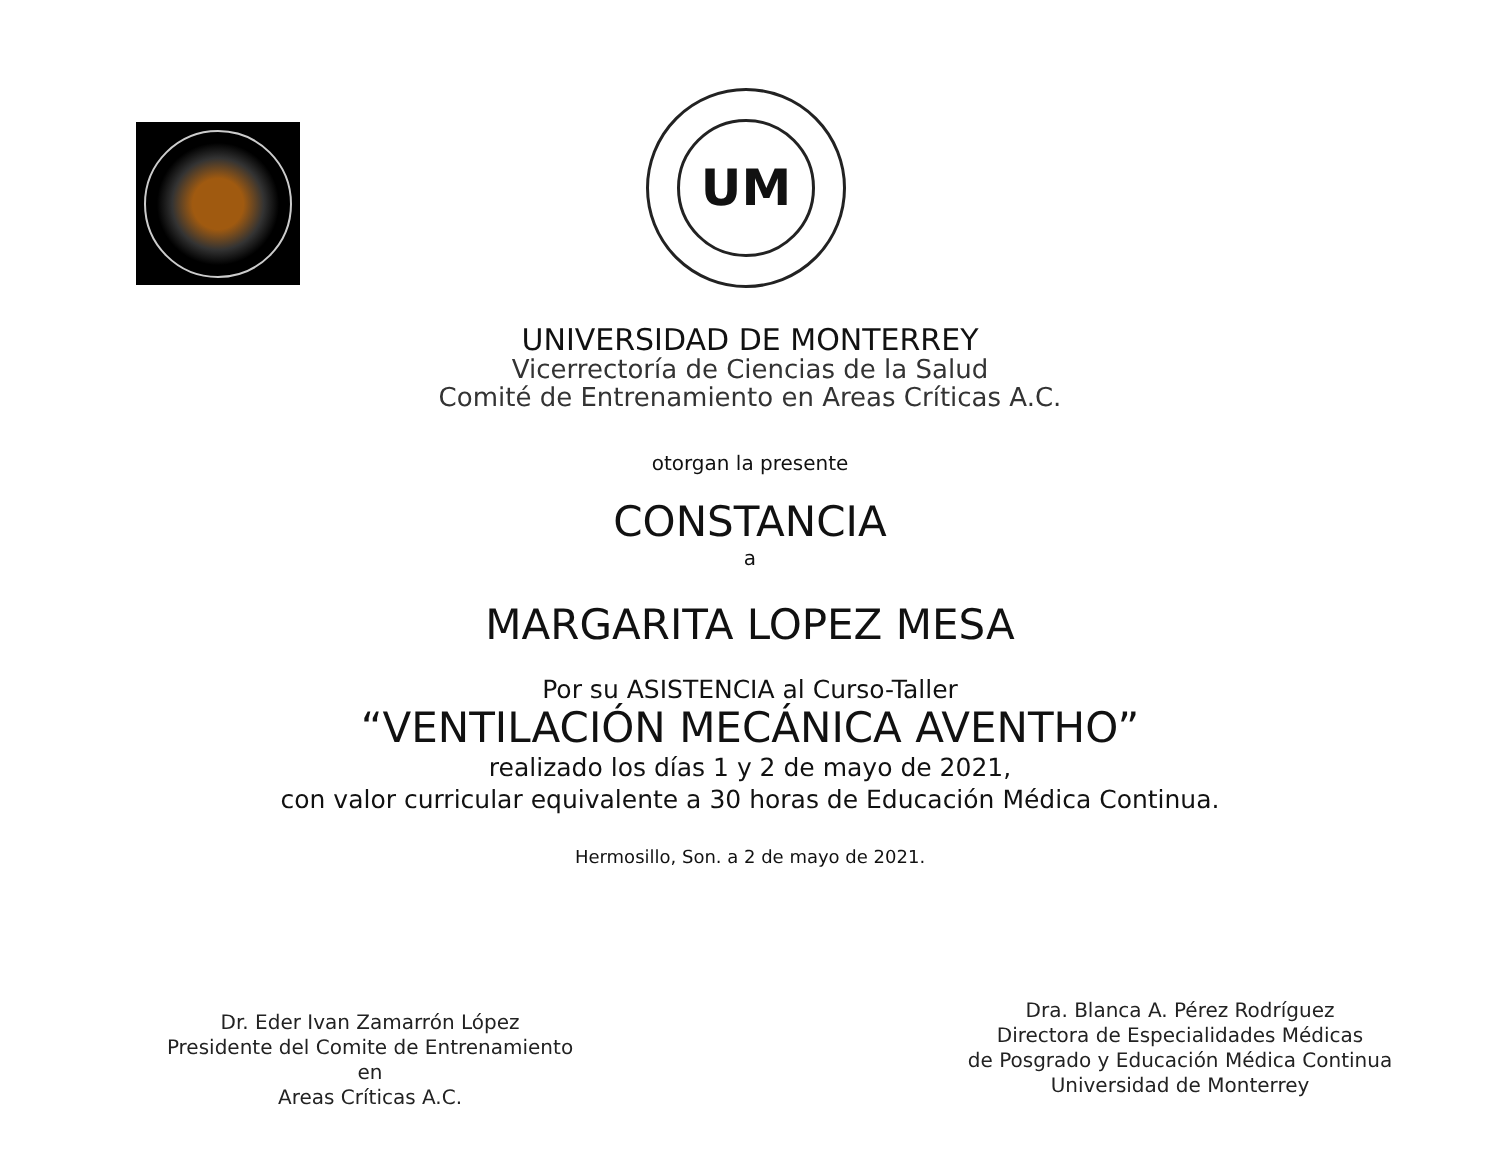UM
UNIVERSIDAD DE MONTERREY
Vicerrectoría de Ciencias de la Salud
Comité de Entrenamiento en Areas Críticas A.C.
otorgan la presente
CONSTANCIA
a
MARGARITA LOPEZ MESA
Por su ASISTENCIA al Curso-Taller
“VENTILACIÓN MECÁNICA AVENTHO”
realizado los días 1 y 2 de mayo de 2021,
con valor curricular equivalente a 30 horas de Educación Médica Continua.
Hermosillo, Son. a 2 de mayo de 2021.
Dr. Eder Ivan Zamarrón López
Presidente del Comite de Entrenamiento en
Areas Críticas A.C.
Dra. Blanca A. Pérez Rodríguez
Directora de Especialidades Médicas
de Posgrado y Educación Médica Continua
Universidad de Monterrey